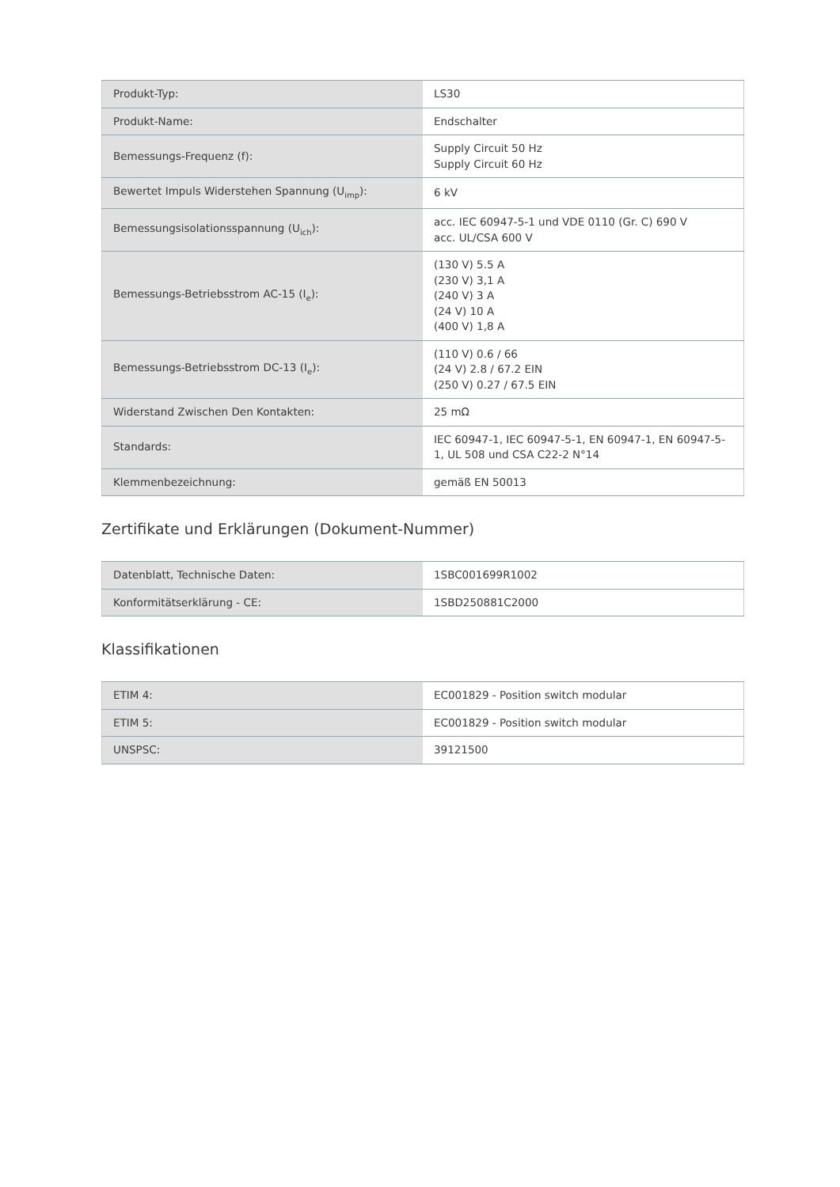| Produkt-Typ: | LS30 |
| Produkt-Name: | Endschalter |
| Bemessungs-Frequenz (f): | Supply Circuit 50 Hz Supply Circuit 60 Hz |
| Bewertet Impuls Widerstehen Spannung (U<sub>imp</sub>): | 6 kV |
| Bemessungsisolationsspannung (U<sub>ich</sub>): | acc. IEC 60947-5-1 und VDE 0110 (Gr. C) 690 V acc. UL/CSA 600 V |
| Bemessungs-Betriebsstrom AC-15 (I<sub>e</sub>): | (130 V) 5.5 A (230 V) 3,1 A (240 V) 3 A (24 V) 10 A (400 V) 1,8 A |
| Bemessungs-Betriebsstrom DC-13 (I<sub>e</sub>): | (110 V) 0.6 / 66 (24 V) 2.8 / 67.2 EIN (250 V) 0.27 / 67.5 EIN |
| Widerstand Zwischen Den Kontakten: | 25 mΩ |
| Standards: | IEC 60947-1, IEC 60947-5-1, EN 60947-1, EN 60947-5-1, UL 508 und CSA C22-2 N°14 |
| Klemmenbezeichnung: | gemäß EN 50013 |
Zertifikate und Erklärungen (Dokument-Nummer)
| Datenblatt, Technische Daten: | 1SBC001699R1002 |
| Konformitätserklärung - CE: | 1SBD250881C2000 |
Klassifikationen
| ETIM 4: | EC001829 - Position switch modular |
| ETIM 5: | EC001829 - Position switch modular |
| UNSPSC: | 39121500 |